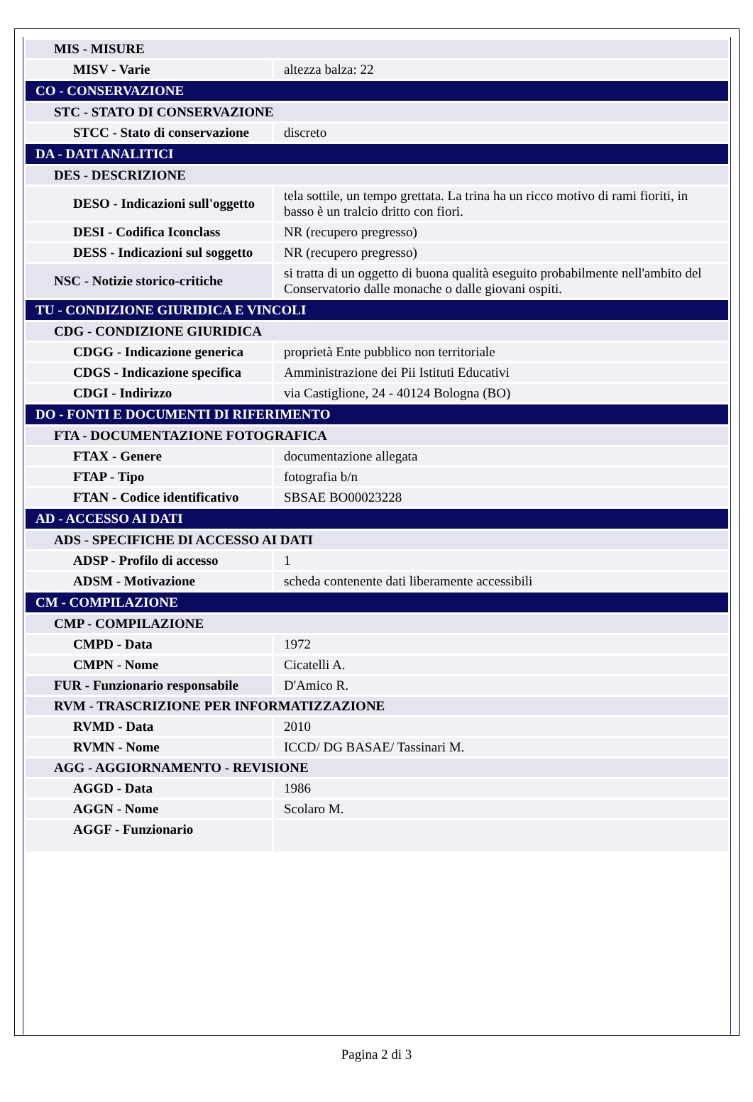| MIS - MISURE | |
| MISV - Varie | altezza balza: 22 |
| CO - CONSERVAZIONE | |
| STC - STATO DI CONSERVAZIONE | |
| STCC - Stato di conservazione | discreto |
| DA - DATI ANALITICI | |
| DES - DESCRIZIONE | |
| DESO - Indicazioni sull'oggetto | tela sottile, un tempo grettata. La trina ha un ricco motivo di rami fioriti, in basso è un tralcio dritto con fiori. |
| DESI - Codifica Iconclass | NR (recupero pregresso) |
| DESS - Indicazioni sul soggetto | NR (recupero pregresso) |
| NSC - Notizie storico-critiche | si tratta di un oggetto di buona qualità eseguito probabilmente nell'ambito del Conservatorio dalle monache o dalle giovani ospiti. |
| TU - CONDIZIONE GIURIDICA E VINCOLI | |
| CDG - CONDIZIONE GIURIDICA | |
| CDGG - Indicazione generica | proprietà Ente pubblico non territoriale |
| CDGS - Indicazione specifica | Amministrazione dei Pii Istituti Educativi |
| CDGI - Indirizzo | via Castiglione, 24 - 40124 Bologna (BO) |
| DO - FONTI E DOCUMENTI DI RIFERIMENTO | |
| FTA - DOCUMENTAZIONE FOTOGRAFICA | |
| FTAX - Genere | documentazione allegata |
| FTAP - Tipo | fotografia b/n |
| FTAN - Codice identificativo | SBSAE BO00023228 |
| AD - ACCESSO AI DATI | |
| ADS - SPECIFICHE DI ACCESSO AI DATI | |
| ADSP - Profilo di accesso | 1 |
| ADSM - Motivazione | scheda contenente dati liberamente accessibili |
| CM - COMPILAZIONE | |
| CMP - COMPILAZIONE | |
| CMPD - Data | 1972 |
| CMPN - Nome | Cicatelli A. |
| FUR - Funzionario responsabile | D'Amico R. |
| RVM - TRASCRIZIONE PER INFORMATIZZAZIONE | |
| RVMD - Data | 2010 |
| RVMN - Nome | ICCD/ DG BASAE/ Tassinari M. |
| AGG - AGGIORNAMENTO - REVISIONE | |
| AGGD - Data | 1986 |
| AGGN - Nome | Scolaro M. |
| AGGF - Funzionario | |
Pagina 2 di 3